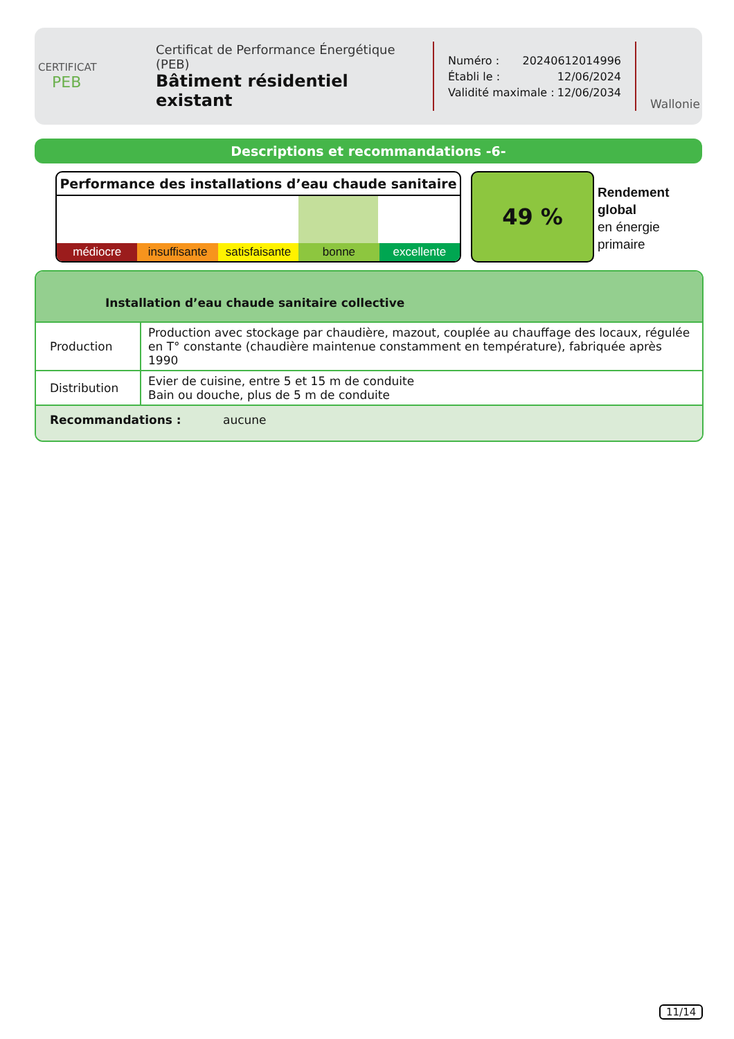CERTIFICAT
PEB
Certificat de Performance Énergétique (PEB)
Bâtiment résidentiel existant
Numéro : 20240612014996
Établi le : 12/06/2024
Validité maximale : 12/06/2034
Wallonie
Descriptions et recommandations -6-
Performance des installations d’eau chaude sanitaire
médiocre insuffisante satisfaisante bonne excellente
49 %
Rendement
global
en énergie
primaire
Installation d’eau chaude sanitaire collective
| Production | Production avec stockage par chaudière, mazout, couplée au chauffage des locaux, régulée en T° constante (chaudière maintenue constamment en température), fabriquée après 1990 |
| Distribution | Evier de cuisine, entre 5 et 15 m de conduite Bain ou douche, plus de 5 m de conduite |
Recommandations : aucune
11/14